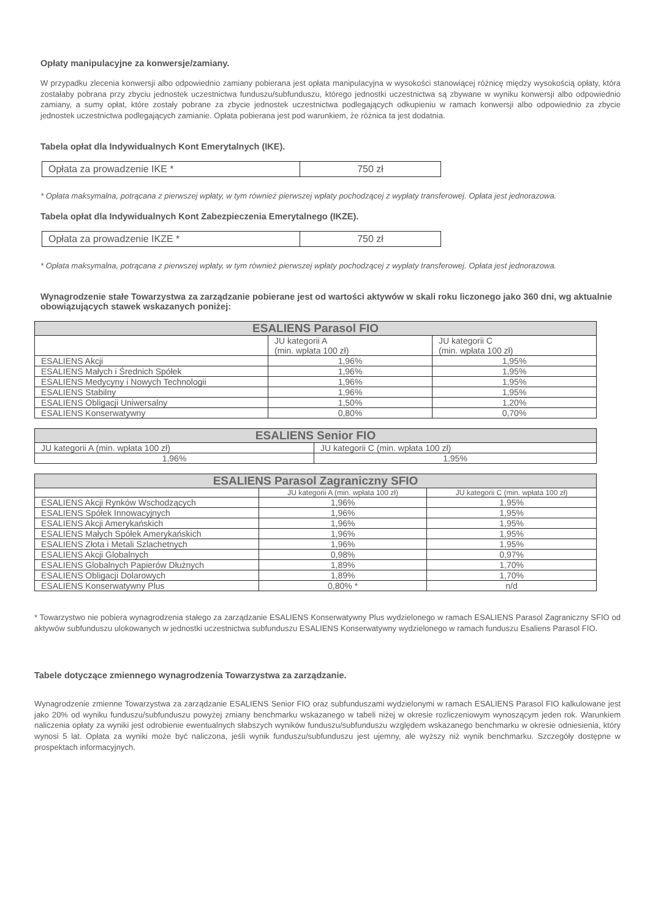Opłaty manipulacyjne za konwersje/zamiany.
W przypadku zlecenia konwersji albo odpowiednio zamiany pobierana jest opłata manipulacyjna w wysokości stanowiącej różnicę między wysokością opłaty, która zostałaby pobrana przy zbyciu jednostek uczestnictwa funduszu/subfunduszu, którego jednostki uczestnictwa są zbywane w wyniku konwersji albo odpowiednio zamiany, a sumy opłat, które zostały pobrane za zbycie jednostek uczestnictwa podlegających odkupieniu w ramach konwersji albo odpowiednio za zbycie jednostek uczestnictwa podlegających zamianie. Opłata pobierana jest pod warunkiem, że różnica ta jest dodatnia.
Tabela opłat dla Indywidualnych Kont Emerytalnych (IKE).
| Opłata za prowadzenie IKE * | 750 zł |
* Opłata maksymalna, potrącana z pierwszej wpłaty, w tym również pierwszej wpłaty pochodzącej z wypłaty transferowej. Opłata jest jednorazowa.
Tabela opłat dla Indywidualnych Kont Zabezpieczenia Emerytalnego (IKZE).
| Opłata za prowadzenie IKZE * | 750 zł |
* Opłata maksymalna, potrącana z pierwszej wpłaty, w tym również pierwszej wpłaty pochodzącej z wypłaty transferowej. Opłata jest jednorazowa.
Wynagrodzenie stałe Towarzystwa za zarządzanie pobierane jest od wartości aktywów w skali roku liczonego jako 360 dni, wg aktualnie obowiązujących stawek wskazanych poniżej:
| ESALIENS Parasol FIO | | |
| --- | --- | --- |
| | JU kategorii A (min. wpłata 100 zł) | JU kategorii C (min. wpłata 100 zł) |
| ESALIENS Akcji | 1,96% | 1,95% |
| ESALIENS Małych i Średnich Spółek | 1,96% | 1,95% |
| ESALIENS Medycyny i Nowych Technologii | 1,96% | 1,95% |
| ESALIENS Stabilny | 1,96% | 1,95% |
| ESALIENS Obligacji Uniwersalny | 1,50% | 1,20% |
| ESALIENS Konserwatywny | 0,80% | 0,70% |
| ESALIENS Senior FIO | |
| --- | --- |
| JU kategorii A (min. wpłata 100 zł) | JU kategorii C (min. wpłata 100 zł) |
| 1,96% | 1,95% |
| ESALIENS Parasol Zagraniczny SFIO | | |
| --- | --- | --- |
| | JU kategorii A (min. wpłata 100 zł) | JU kategorii C (min. wpłata 100 zł) |
| ESALIENS Akcji Rynków Wschodzących | 1,96% | 1,95% |
| ESALIENS Spółek Innowacyjnych | 1,96% | 1,95% |
| ESALIENS Akcji Amerykańskich | 1,96% | 1,95% |
| ESALIENS Małych Spółek Amerykańskich | 1,96% | 1,95% |
| ESALIENS Złota i Metali Szlachetnych | 1,96% | 1,95% |
| ESALIENS Akcji Globalnych | 0,98% | 0,97% |
| ESALIENS Globalnych Papierów Dłużnych | 1,89% | 1,70% |
| ESALIENS Obligacji Dolarowych | 1,89% | 1,70% |
| ESALIENS Konserwatywny Plus | 0,80% * | n/d |
* Towarzystwo nie pobiera wynagrodzenia stałego za zarządzanie ESALIENS Konserwatywny Plus wydzielonego w ramach ESALIENS Parasol Zagraniczny SFIO od aktywów subfunduszu ulokowanych w jednostki uczestnictwa subfunduszu ESALIENS Konserwatywny wydzielonego w ramach funduszu Esaliens Parasol FIO.
Tabele dotyczące zmiennego wynagrodzenia Towarzystwa za zarządzanie.
Wynagrodzenie zmienne Towarzystwa za zarządzanie ESALIENS Senior FIO oraz subfunduszami wydzielonymi w ramach ESALIENS Parasol FIO kalkulowane jest jako 20% od wyniku funduszu/subfunduszu powyżej zmiany benchmarku wskazanego w tabeli niżej w okresie rozliczeniowym wynoszącym jeden rok. Warunkiem naliczenia opłaty za wyniki jest odrobienie ewentualnych słabszych wyników funduszu/subfunduszu względem wskazanego benchmarku w okresie odniesienia, który wynosi 5 lat. Opłata za wyniki może być naliczona, jeśli wynik funduszu/subfunduszu jest ujemny, ale wyższy niż wynik benchmarku. Szczegóły dostępne w prospektach informacyjnych.